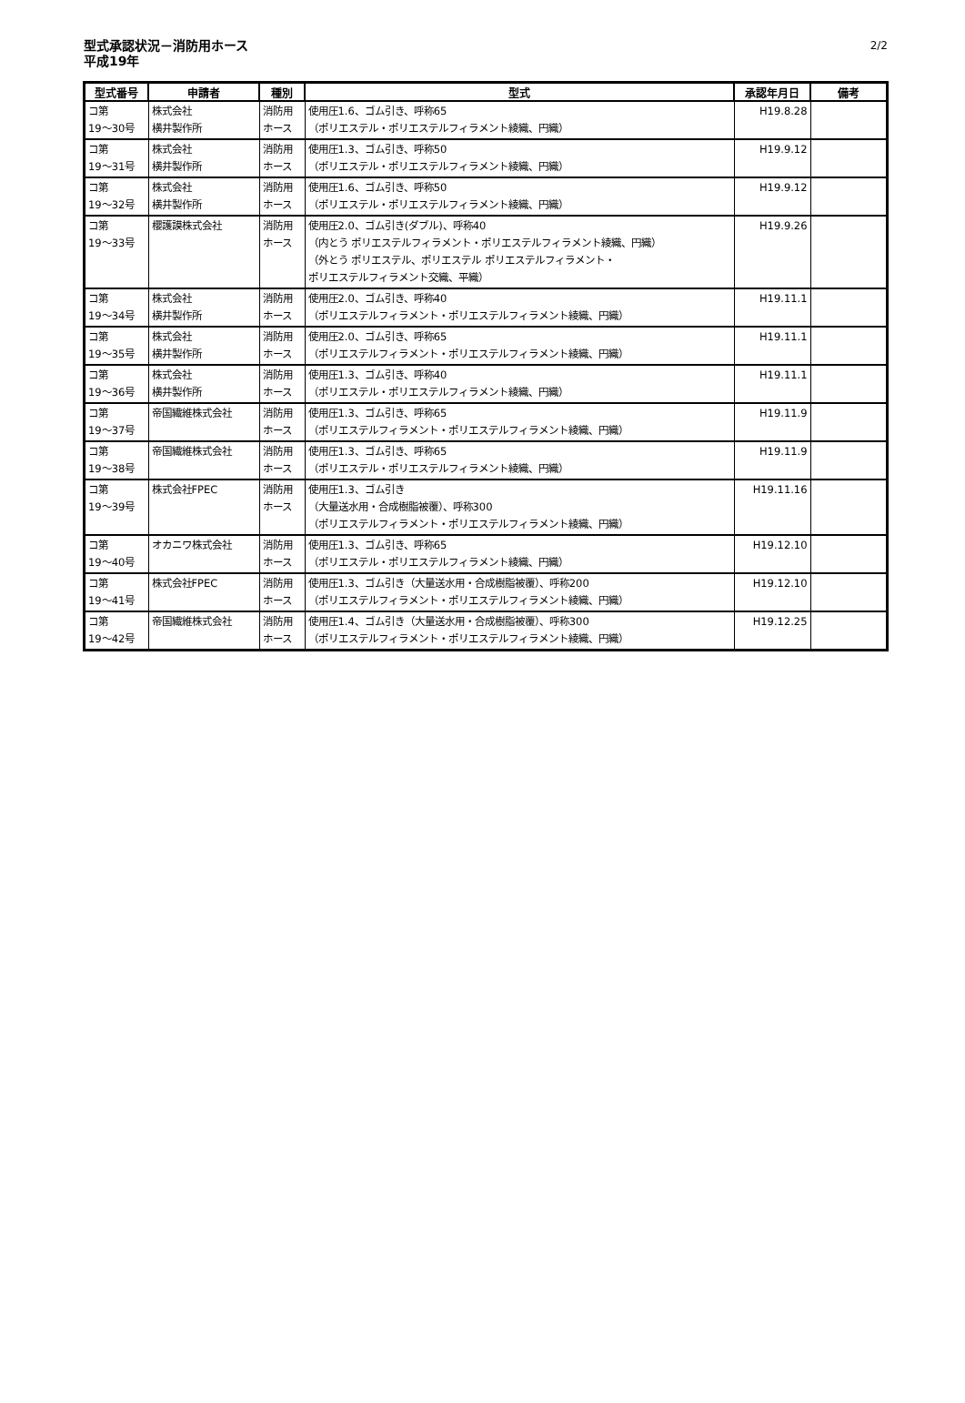型式承認状況－消防用ホース
平成19年
2/2
| 型式番号 | 申請者 | 種別 | 型式 | 承認年月日 | 備考 |
| --- | --- | --- | --- | --- | --- |
| コ第 19～30号 | 株式会社 横井製作所 | 消防用 ホース | 使用圧1.6、ゴム引き、呼称65 （ポリエステル・ポリエステルフィラメント綾織、円織） | H19.8.28 | |
| コ第 19～31号 | 株式会社 横井製作所 | 消防用 ホース | 使用圧1.3、ゴム引き、呼称50 （ポリエステル・ポリエステルフィラメント綾織、円織） | H19.9.12 | |
| コ第 19～32号 | 株式会社 横井製作所 | 消防用 ホース | 使用圧1.6、ゴム引き、呼称50 （ポリエステル・ポリエステルフィラメント綾織、円織） | H19.9.12 | |
| コ第 19～33号 | 櫻護謨株式会社 | 消防用 ホース | 使用圧2.0、ゴム引き(ダブル)、呼称40 （内とう ポリエステルフィラメント・ポリエステルフィラメント綾織、円織） （外とう ポリエステル、ポリエステル ポリエステルフィラメント・ ポリエステルフィラメント交織、平織） | H19.9.26 | |
| コ第 19～34号 | 株式会社 横井製作所 | 消防用 ホース | 使用圧2.0、ゴム引き、呼称40 （ポリエステルフィラメント・ポリエステルフィラメント綾織、円織） | H19.11.1 | |
| コ第 19～35号 | 株式会社 横井製作所 | 消防用 ホース | 使用圧2.0、ゴム引き、呼称65 （ポリエステルフィラメント・ポリエステルフィラメント綾織、円織） | H19.11.1 | |
| コ第 19～36号 | 株式会社 横井製作所 | 消防用 ホース | 使用圧1.3、ゴム引き、呼称40 （ポリエステル・ポリエステルフィラメント綾織、円織） | H19.11.1 | |
| コ第 19～37号 | 帝国繊維株式会社 | 消防用 ホース | 使用圧1.3、ゴム引き、呼称65 （ポリエステルフィラメント・ポリエステルフィラメント綾織、円織） | H19.11.9 | |
| コ第 19～38号 | 帝国繊維株式会社 | 消防用 ホース | 使用圧1.3、ゴム引き、呼称65 （ポリエステル・ポリエステルフィラメント綾織、円織） | H19.11.9 | |
| コ第 19～39号 | 株式会社FPEC | 消防用 ホース | 使用圧1.3、ゴム引き （大量送水用・合成樹脂被覆）、呼称300 （ポリエステルフィラメント・ポリエステルフィラメント綾織、円織） | H19.11.16 | |
| コ第 19～40号 | オカニワ株式会社 | 消防用 ホース | 使用圧1.3、ゴム引き、呼称65 （ポリエステル・ポリエステルフィラメント綾織、円織） | H19.12.10 | |
| コ第 19～41号 | 株式会社FPEC | 消防用 ホース | 使用圧1.3、ゴム引き（大量送水用・合成樹脂被覆）、呼称200 （ポリエステルフィラメント・ポリエステルフィラメント綾織、円織） | H19.12.10 | |
| コ第 19～42号 | 帝国繊維株式会社 | 消防用 ホース | 使用圧1.4、ゴム引き（大量送水用・合成樹脂被覆）、呼称300 （ポリエステルフィラメント・ポリエステルフィラメント綾織、円織） | H19.12.25 | |